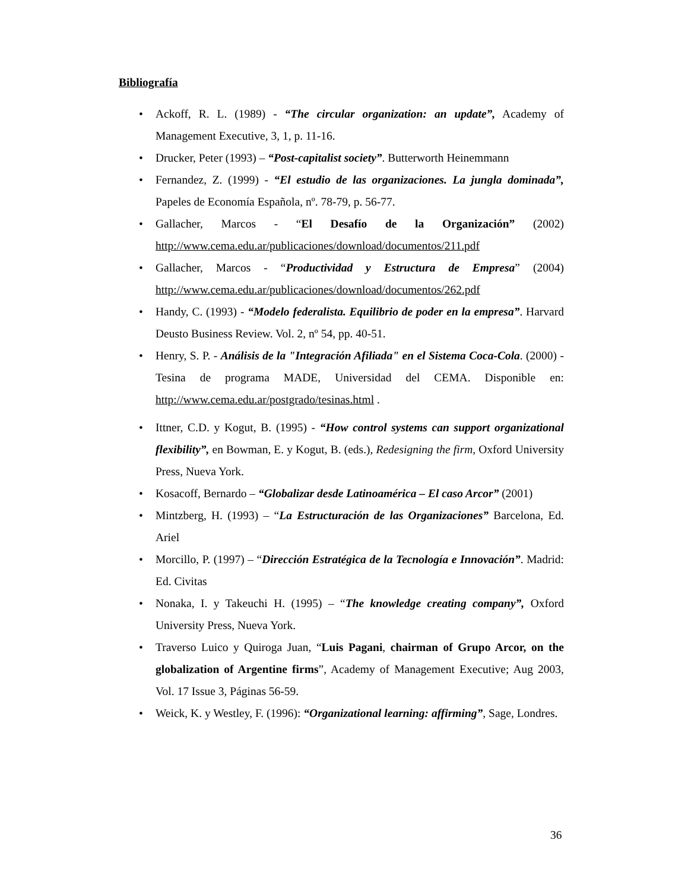Bibliografía
• Ackoff, R. L. (1989) - “The circular organization: an update”, Academy of Management Executive, 3, 1, p. 11-16.
• Drucker, Peter (1993) – “Post-capitalist society”. Butterworth Heinemmann
• Fernandez, Z. (1999) - “El estudio de las organizaciones. La jungla dominada”, Papeles de Economía Española, nº. 78-79, p. 56-77.
• Gallacher, Marcos - “El Desafío de la Organización” (2002) http://www.cema.edu.ar/publicaciones/download/documentos/211.pdf
• Gallacher, Marcos - “Productividad y Estructura de Empresa” (2004) http://www.cema.edu.ar/publicaciones/download/documentos/262.pdf
• Handy, C. (1993) - “Modelo federalista. Equilibrio de poder en la empresa”. Harvard Deusto Business Review. Vol. 2, nº 54, pp. 40-51.
• Henry, S. P. - Análisis de la "Integración Afiliada" en el Sistema Coca-Cola. (2000) - Tesina de programa MADE, Universidad del CEMA. Disponible en: http://www.cema.edu.ar/postgrado/tesinas.html .
• Ittner, C.D. y Kogut, B. (1995) - “How control systems can support organizational flexibility”, en Bowman, E. y Kogut, B. (eds.), Redesigning the firm, Oxford University Press, Nueva York.
• Kosacoff, Bernardo – “Globalizar desde Latinoamérica – El caso Arcor” (2001)
• Mintzberg, H. (1993) – “La Estructuración de las Organizaciones” Barcelona, Ed. Ariel
• Morcillo, P. (1997) – “Dirección Estratégica de la Tecnología e Innovación”. Madrid: Ed. Civitas
• Nonaka, I. y Takeuchi H. (1995) – “The knowledge creating company”, Oxford University Press, Nueva York.
• Traverso Luico y Quiroga Juan, “Luis Pagani, chairman of Grupo Arcor, on the globalization of Argentine firms”, Academy of Management Executive; Aug 2003, Vol. 17 Issue 3, Páginas 56-59.
• Weick, K. y Westley, F. (1996): “Organizational learning: affirming”, Sage, Londres.
36